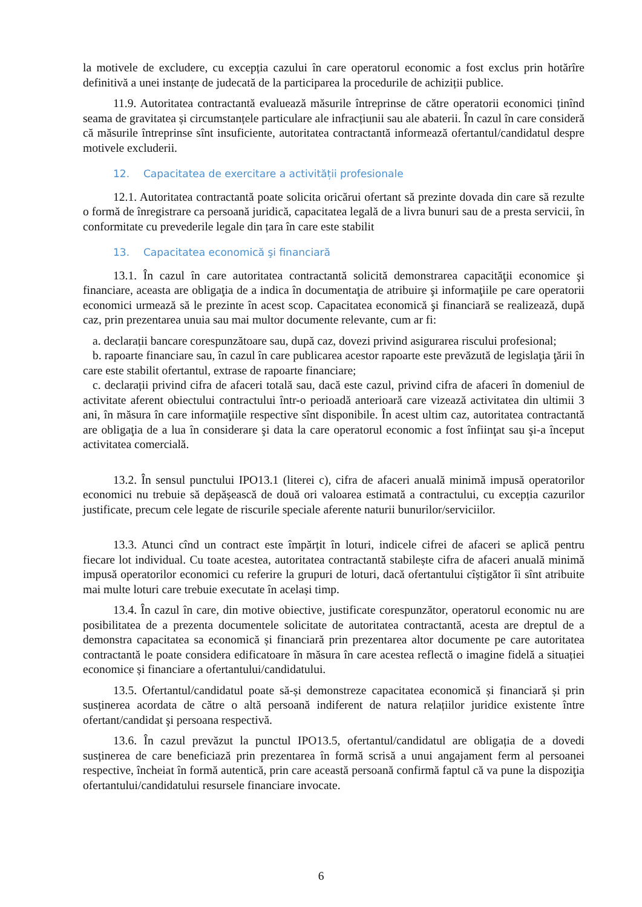la motivele de excludere, cu excepția cazului în care operatorul economic a fost exclus prin hotărîre definitivă a unei instanțe de judecată de la participarea la procedurile de achiziții publice.
11.9. Autoritatea contractantă evaluează măsurile întreprinse de către operatorii economici ținînd seama de gravitatea și circumstanțele particulare ale infracțiunii sau ale abaterii. În cazul în care consideră că măsurile întreprinse sînt insuficiente, autoritatea contractantă informează ofertantul/candidatul despre motivele excluderii.
12. Capacitatea de exercitare a activității profesionale
12.1. Autoritatea contractantă poate solicita oricărui ofertant să prezinte dovada din care să rezulte o formă de înregistrare ca persoană juridică, capacitatea legală de a livra bunuri sau de a presta servicii, în conformitate cu prevederile legale din țara în care este stabilit
13. Capacitatea economică şi financiară
13.1. În cazul în care autoritatea contractantă solicită demonstrarea capacităţii economice şi financiare, aceasta are obligaţia de a indica în documentaţia de atribuire şi informaţiile pe care operatorii economici urmează să le prezinte în acest scop. Capacitatea economică şi financiară se realizează, după caz, prin prezentarea unuia sau mai multor documente relevante, cum ar fi:
a. declarații bancare corespunzătoare sau, după caz, dovezi privind asigurarea riscului profesional;
b. rapoarte financiare sau, în cazul în care publicarea acestor rapoarte este prevăzută de legislaţia ţării în care este stabilit ofertantul, extrase de rapoarte financiare;
c. declarații privind cifra de afaceri totală sau, dacă este cazul, privind cifra de afaceri în domeniul de activitate aferent obiectului contractului într-o perioadă anterioară care vizează activitatea din ultimii 3 ani, în măsura în care informaţiile respective sînt disponibile. În acest ultim caz, autoritatea contractantă are obligaţia de a lua în considerare şi data la care operatorul economic a fost înfiinţat sau şi-a început activitatea comercială.
13.2. În sensul punctului IPO13.1 (literei c), cifra de afaceri anuală minimă impusă operatorilor economici nu trebuie să depășească de două ori valoarea estimată a contractului, cu excepția cazurilor justificate, precum cele legate de riscurile speciale aferente naturii bunurilor/serviciilor.
13.3. Atunci cînd un contract este împărțit în loturi, indicele cifrei de afaceri se aplică pentru fiecare lot individual. Cu toate acestea, autoritatea contractantă stabilește cifra de afaceri anuală minimă impusă operatorilor economici cu referire la grupuri de loturi, dacă ofertantului cîștigător îi sînt atribuite mai multe loturi care trebuie executate în același timp.
13.4. În cazul în care, din motive obiective, justificate corespunzător, operatorul economic nu are posibilitatea de a prezenta documentele solicitate de autoritatea contractantă, acesta are dreptul de a demonstra capacitatea sa economică și financiară prin prezentarea altor documente pe care autoritatea contractantă le poate considera edificatoare în măsura în care acestea reflectă o imagine fidelă a situației economice și financiare a ofertantului/candidatului.
13.5. Ofertantul/candidatul poate să-și demonstreze capacitatea economică și financiară și prin susținerea acordata de către o altă persoană indiferent de natura relațiilor juridice existente între ofertant/candidat şi persoana respectivă.
13.6. În cazul prevăzut la punctul IPO13.5, ofertantul/candidatul are obligația de a dovedi susținerea de care beneficiază prin prezentarea în formă scrisă a unui angajament ferm al persoanei respective, încheiat în formă autentică, prin care această persoană confirmă faptul că va pune la dispoziţia ofertantului/candidatului resursele financiare invocate.
6